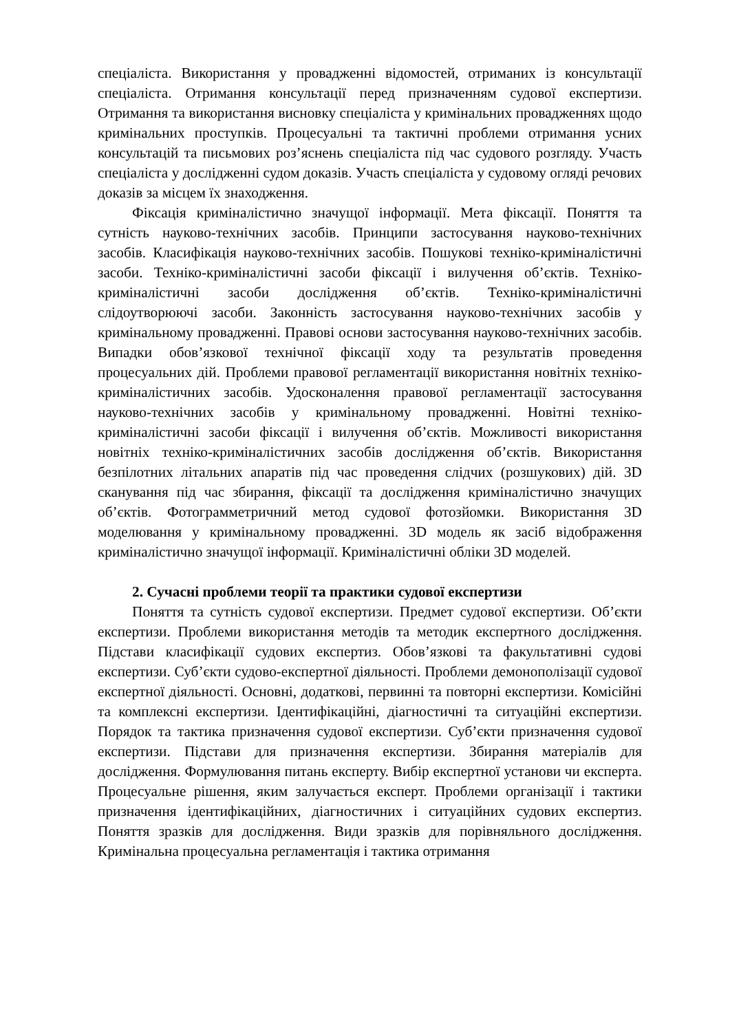спеціаліста. Використання у провадженні відомостей, отриманих із консультації спеціаліста. Отримання консультації перед призначенням судової експертизи. Отримання та використання висновку спеціаліста у кримінальних провадженнях щодо кримінальних проступків. Процесуальні та тактичні проблеми отримання усних консультацій та письмових роз’яснень спеціаліста під час судового розгляду. Участь спеціаліста у дослідженні судом доказів. Участь спеціаліста у судовому огляді речових доказів за місцем їх знаходження.
Фіксація криміналістично значущої інформації. Мета фіксації. Поняття та сутність науково-технічних засобів. Принципи застосування науково-технічних засобів. Класифікація науково-технічних засобів. Пошукові техніко-криміналістичні засоби. Техніко-криміналістичні засоби фіксації і вилучення об’єктів. Техніко-криміналістичні засоби дослідження об’єктів. Техніко-криміналістичні слідоутворюючі засоби. Законність застосування науково-технічних засобів у кримінальному провадженні. Правові основи застосування науково-технічних засобів. Випадки обов’язкової технічної фіксації ходу та результатів проведення процесуальних дій. Проблеми правової регламентації використання новітніх техніко-криміналістичних засобів. Удосконалення правової регламентації застосування науково-технічних засобів у кримінальному провадженні. Новітні техніко-криміналістичні засоби фіксації і вилучення об’єктів. Можливості використання новітніх техніко-криміналістичних засобів дослідження об’єктів. Використання безпілотних літальних апаратів під час проведення слідчих (розшукових) дій. 3D сканування під час збирання, фіксації та дослідження криміналістично значущих об’єктів. Фотограмметричний метод судової фотозйомки. Використання 3D моделювання у кримінальному провадженні. 3D модель як засіб відображення криміналістично значущої інформації. Криміналістичні обліки 3D моделей.
2. Сучасні проблеми теорії та практики судової експертизи
Поняття та сутність судової експертизи. Предмет судової експертизи. Об’єкти експертизи. Проблеми використання методів та методик експертного дослідження. Підстави класифікації судових експертиз. Обов’язкові та факультативні судові експертизи. Суб’єкти судово-експертної діяльності. Проблеми демонополізації судової експертної діяльності. Основні, додаткові, первинні та повторні експертизи. Комісійні та комплексні експертизи. Ідентифікаційні, діагностичні та ситуаційні експертизи. Порядок та тактика призначення судової експертизи. Суб’єкти призначення судової експертизи. Підстави для призначення експертизи. Збирання матеріалів для дослідження. Формулювання питань експерту. Вибір експертної установи чи експерта. Процесуальне рішення, яким залучається експерт. Проблеми організації і тактики призначення ідентифікаційних, діагностичних і ситуаційних судових експертиз. Поняття зразків для дослідження. Види зразків для порівняльного дослідження. Кримінальна процесуальна регламентація і тактика отримання